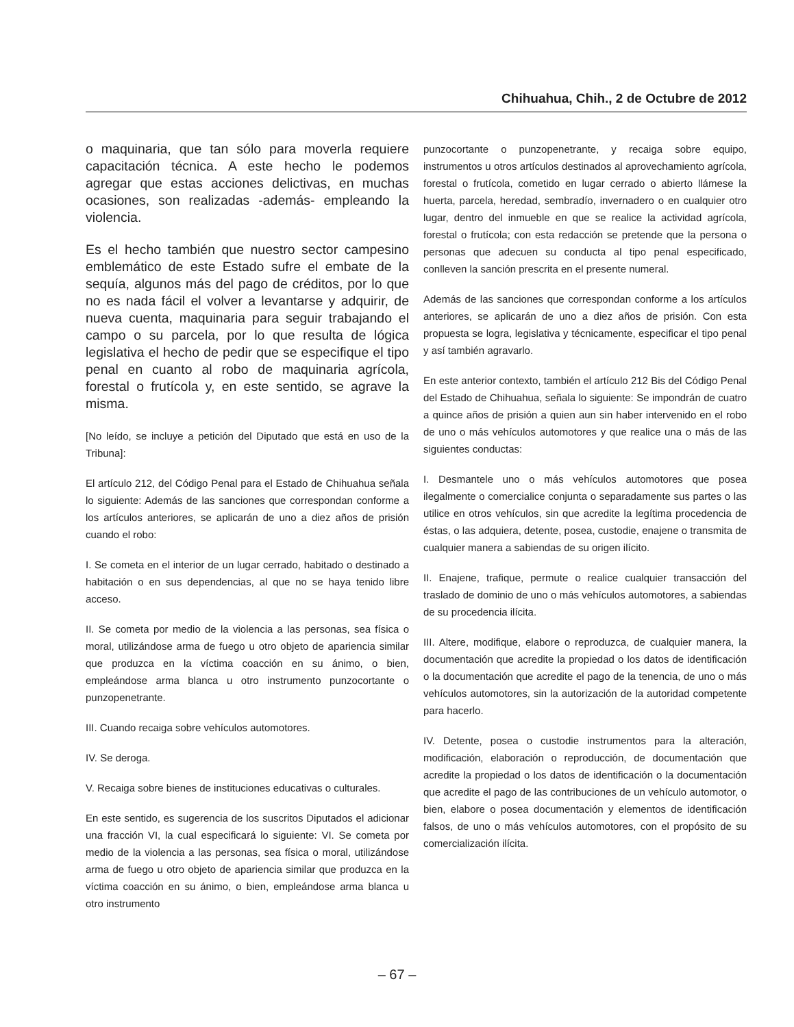Chihuahua, Chih., 2 de Octubre de 2012
o maquinaria, que tan sólo para moverla requiere capacitación técnica. A este hecho le podemos agregar que estas acciones delictivas, en muchas ocasiones, son realizadas -además- empleando la violencia.
Es el hecho también que nuestro sector campesino emblemático de este Estado sufre el embate de la sequía, algunos más del pago de créditos, por lo que no es nada fácil el volver a levantarse y adquirir, de nueva cuenta, maquinaria para seguir trabajando el campo o su parcela, por lo que resulta de lógica legislativa el hecho de pedir que se especifique el tipo penal en cuanto al robo de maquinaria agrícola, forestal o frutícola y, en este sentido, se agrave la misma.
[No leído, se incluye a petición del Diputado que está en uso de la Tribuna]:
El artículo 212, del Código Penal para el Estado de Chihuahua señala lo siguiente: Además de las sanciones que correspondan conforme a los artículos anteriores, se aplicarán de uno a diez años de prisión cuando el robo:
I. Se cometa en el interior de un lugar cerrado, habitado o destinado a habitación o en sus dependencias, al que no se haya tenido libre acceso.
II. Se cometa por medio de la violencia a las personas, sea física o moral, utilizándose arma de fuego u otro objeto de apariencia similar que produzca en la víctima coacción en su ánimo, o bien, empleándose arma blanca u otro instrumento punzocortante o punzopenetrante.
III. Cuando recaiga sobre vehículos automotores.
IV. Se deroga.
V. Recaiga sobre bienes de instituciones educativas o culturales.
En este sentido, es sugerencia de los suscritos Diputados el adicionar una fracción VI, la cual especificará lo siguiente: VI. Se cometa por medio de la violencia a las personas, sea física o moral, utilizándose arma de fuego u otro objeto de apariencia similar que produzca en la víctima coacción en su ánimo, o bien, empleándose arma blanca u otro instrumento
punzocortante o punzopenetrante, y recaiga sobre equipo, instrumentos u otros artículos destinados al aprovechamiento agrícola, forestal o frutícola, cometido en lugar cerrado o abierto llámese la huerta, parcela, heredad, sembradío, invernadero o en cualquier otro lugar, dentro del inmueble en que se realice la actividad agrícola, forestal o frutícola; con esta redacción se pretende que la persona o personas que adecuen su conducta al tipo penal especificado, conlleven la sanción prescrita en el presente numeral.
Además de las sanciones que correspondan conforme a los artículos anteriores, se aplicarán de uno a diez años de prisión. Con esta propuesta se logra, legislativa y técnicamente, especificar el tipo penal y así también agravarlo.
En este anterior contexto, también el artículo 212 Bis del Código Penal del Estado de Chihuahua, señala lo siguiente: Se impondrán de cuatro a quince años de prisión a quien aun sin haber intervenido en el robo de uno o más vehículos automotores y que realice una o más de las siguientes conductas:
I. Desmantele uno o más vehículos automotores que posea ilegalmente o comercialice conjunta o separadamente sus partes o las utilice en otros vehículos, sin que acredite la legítima procedencia de éstas, o las adquiera, detente, posea, custodie, enajene o transmita de cualquier manera a sabiendas de su origen ilícito.
II. Enajene, trafique, permute o realice cualquier transacción del traslado de dominio de uno o más vehículos automotores, a sabiendas de su procedencia ilícita.
III. Altere, modifique, elabore o reproduzca, de cualquier manera, la documentación que acredite la propiedad o los datos de identificación o la documentación que acredite el pago de la tenencia, de uno o más vehículos automotores, sin la autorización de la autoridad competente para hacerlo.
IV. Detente, posea o custodie instrumentos para la alteración, modificación, elaboración o reproducción, de documentación que acredite la propiedad o los datos de identificación o la documentación que acredite el pago de las contribuciones de un vehículo automotor, o bien, elabore o posea documentación y elementos de identificación falsos, de uno o más vehículos automotores, con el propósito de su comercialización ilícita.
– 67 –